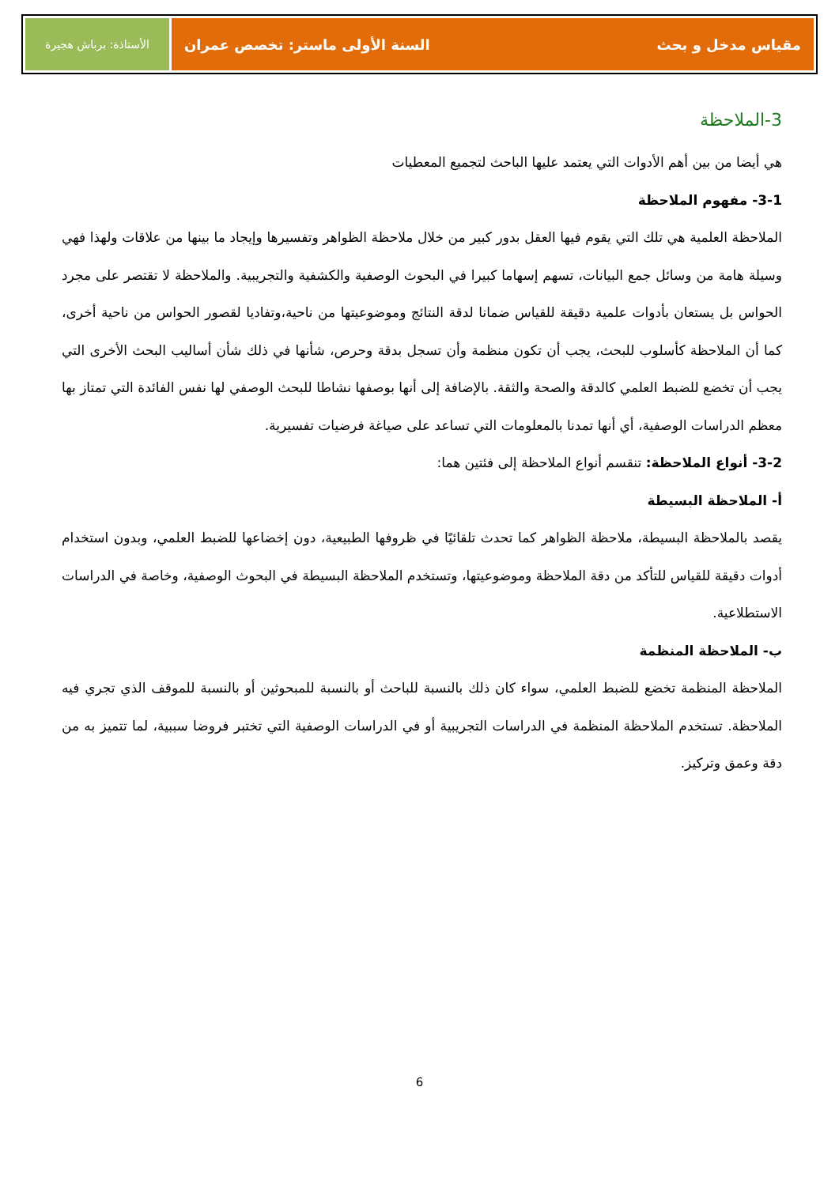مقياس مدخل و بحث السنة الأولى ماستر: تخصص عمران
الأستاذة: برباش هجيرة
3-الملاحظة
هي أيضا من بين أهم الأدوات التي يعتمد عليها الباحث لتجميع المعطيات
3-1- مفهوم الملاحظة
الملاحظة العلمية هي تلك التي يقوم فيها العقل بدور كبير من خلال ملاحظة الظواهر وتفسيرها وإيجاد ما بينها من علاقات ولهذا فهي وسيلة هامة من وسائل جمع البيانات، تسهم إسهاما كبيرا في البحوث الوصفية والكشفية والتجريبية. والملاحظة لا تقتصر على مجرد الحواس بل يستعان بأدوات علمية دقيقة للقياس ضمانا لدقة النتائج وموضوعيتها من ناحية،وتفاديا لقصور الحواس من ناحية أخرى، كما أن الملاحظة كأسلوب للبحث، يجب أن تكون منظمة وأن تسجل بدقة وحرص، شأنها في ذلك شأن أساليب البحث الأخرى التي يجب أن تخضع للضبط العلمي كالدقة والصحة والثقة. بالإضافة إلى أنها بوصفها نشاطا للبحث الوصفي لها نفس الفائدة التي تمتاز بها معظم الدراسات الوصفية، أي أنها تمدنا بالمعلومات التي تساعد على صياغة فرضيات تفسيرية.
3-2- أنواع الملاحظة: تنقسم أنواع الملاحظة إلى فئتين هما:
أ- الملاحظة البسيطة
يقصد بالملاحظة البسيطة، ملاحظة الظواهر كما تحدث تلقائيًا في ظروفها الطبيعية، دون إخضاعها للضبط العلمي، وبدون استخدام أدوات دقيقة للقياس للتأكد من دقة الملاحظة وموضوعيتها، وتستخدم الملاحظة البسيطة في البحوث الوصفية، وخاصة في الدراسات الاستطلاعية.
ب- الملاحظة المنظمة
الملاحظة المنظمة تخضع للضبط العلمي، سواء كان ذلك بالنسبة للباحث أو بالنسبة للمبحوثين أو بالنسبة للموقف الذي تجري فيه الملاحظة. تستخدم الملاحظة المنظمة في الدراسات التجريبية أو في الدراسات الوصفية التي تختبر فروضا سببية، لما تتميز به من دقة وعمق وتركيز.
6